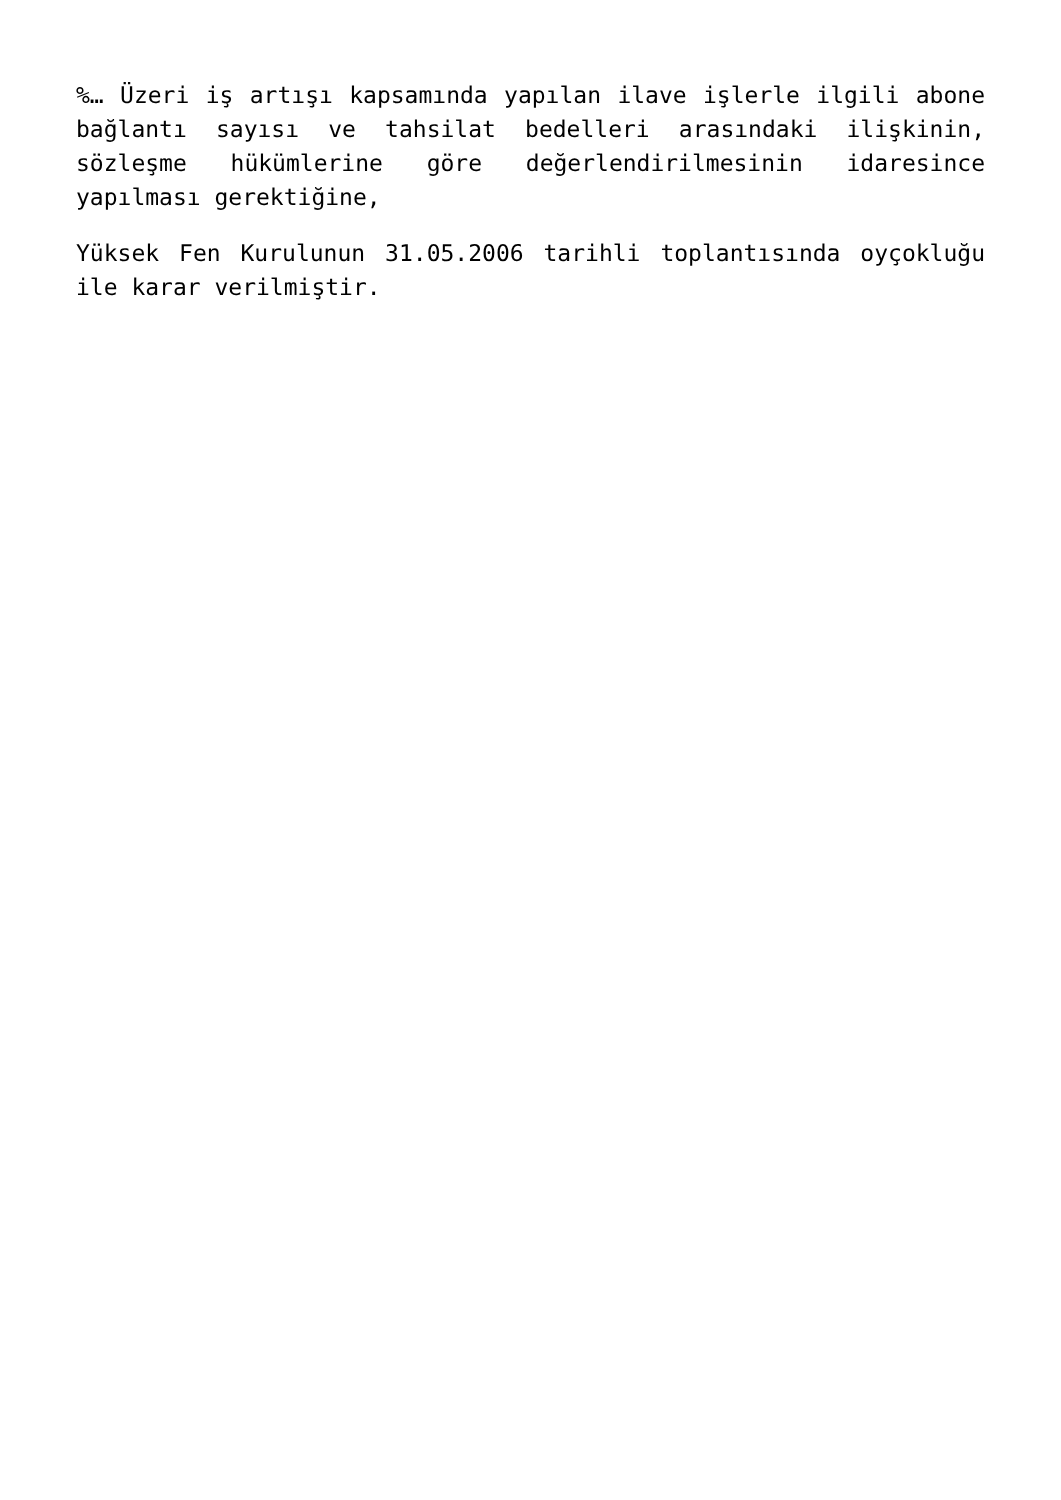%… Üzeri iş artışı kapsamında yapılan ilave işlerle ilgili abone bağlantı sayısı ve tahsilat bedelleri arasındaki ilişkinin, sözleşme hükümlerine göre değerlendirilmesinin idaresince yapılması gerektiğine,
Yüksek Fen Kurulunun 31.05.2006 tarihli toplantısında oyçokluğu ile karar verilmiştir.